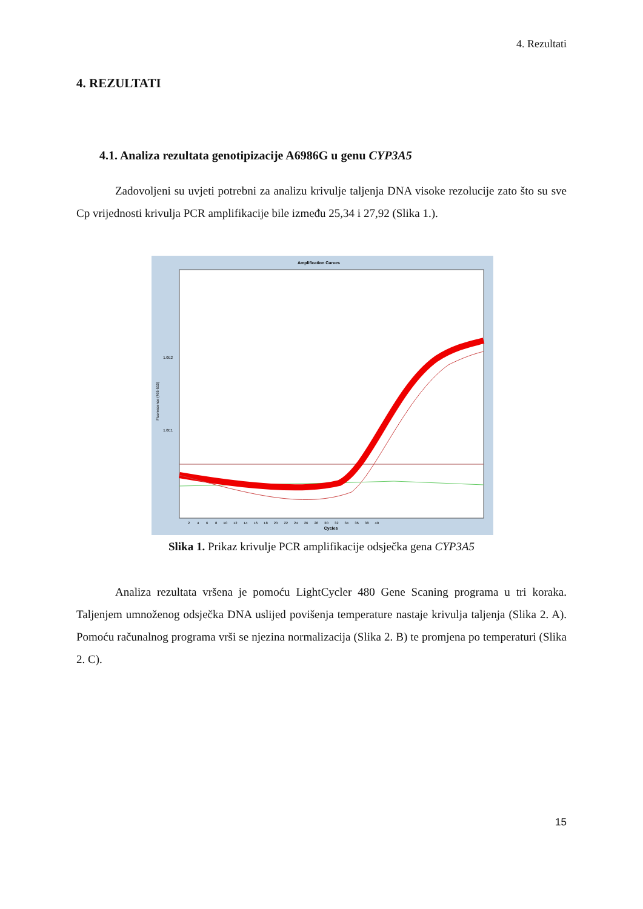4. Rezultati
4. REZULTATI
4.1. Analiza rezultata genotipizacije A6986G u genu CYP3A5
Zadovoljeni su uvjeti potrebni za analizu krivulje taljenja DNA visoke rezolucije zato što su sve Cp vrijednosti krivulja PCR amplifikacije bile između 25,34 i 27,92 (Slika 1.).
Amplification Curves
1.0E2
1.0E1
Fluorescence (465-510)
Cycles
2 4 6 8 10 12 14 16 18 20 22 24 26 28 30 32 34 36 38 40
Slika 1. Prikaz krivulje PCR amplifikacije odsječka gena CYP3A5
Analiza rezultata vršena je pomoću LightCycler 480 Gene Scaning programa u tri koraka. Taljenjem umnoženog odsječka DNA uslijed povišenja temperature nastaje krivulja taljenja (Slika 2. A). Pomoću računalnog programa vrši se njezina normalizacija (Slika 2. B) te promjena po temperaturi (Slika 2. C).
15